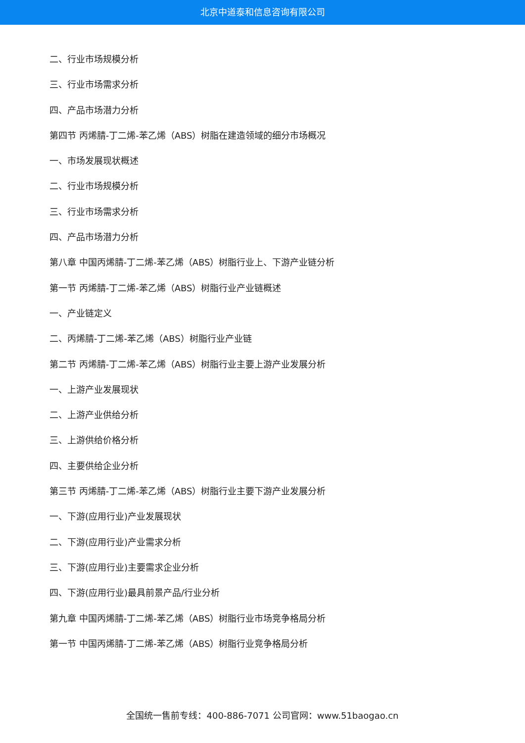北京中道泰和信息咨询有限公司
二、行业市场规模分析
三、行业市场需求分析
四、产品市场潜力分析
第四节 丙烯腈-丁二烯-苯乙烯（ABS）树脂在建造领域的细分市场概况
一、市场发展现状概述
二、行业市场规模分析
三、行业市场需求分析
四、产品市场潜力分析
第八章 中国丙烯腈-丁二烯-苯乙烯（ABS）树脂行业上、下游产业链分析
第一节 丙烯腈-丁二烯-苯乙烯（ABS）树脂行业产业链概述
一、产业链定义
二、丙烯腈-丁二烯-苯乙烯（ABS）树脂行业产业链
第二节 丙烯腈-丁二烯-苯乙烯（ABS）树脂行业主要上游产业发展分析
一、上游产业发展现状
二、上游产业供给分析
三、上游供给价格分析
四、主要供给企业分析
第三节 丙烯腈-丁二烯-苯乙烯（ABS）树脂行业主要下游产业发展分析
一、下游(应用行业)产业发展现状
二、下游(应用行业)产业需求分析
三、下游(应用行业)主要需求企业分析
四、下游(应用行业)最具前景产品/行业分析
第九章 中国丙烯腈-丁二烯-苯乙烯（ABS）树脂行业市场竞争格局分析
第一节 中国丙烯腈-丁二烯-苯乙烯（ABS）树脂行业竞争格局分析
全国统一售前专线：400-886-7071 公司官网：www.51baogao.cn